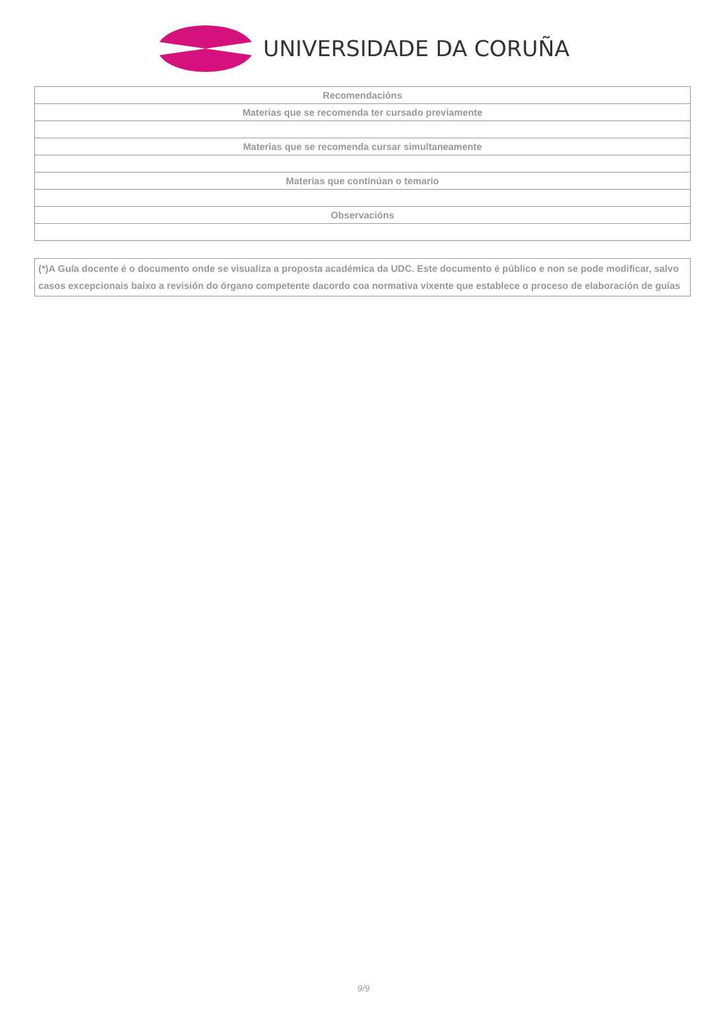UNIVERSIDADE DA CORUÑA
| Recomendacións |
| Materias que se recomenda ter cursado previamente |
| Materias que se recomenda cursar simultaneamente |
| Materias que continúan o temario |
| Observacións |
(*)A Guía docente é o documento onde se visualiza a proposta académica da UDC. Este documento é público e non se pode modificar, salvo casos excepcionais baixo a revisión do órgano competente dacordo coa normativa vixente que establece o proceso de elaboración de guías
9/9